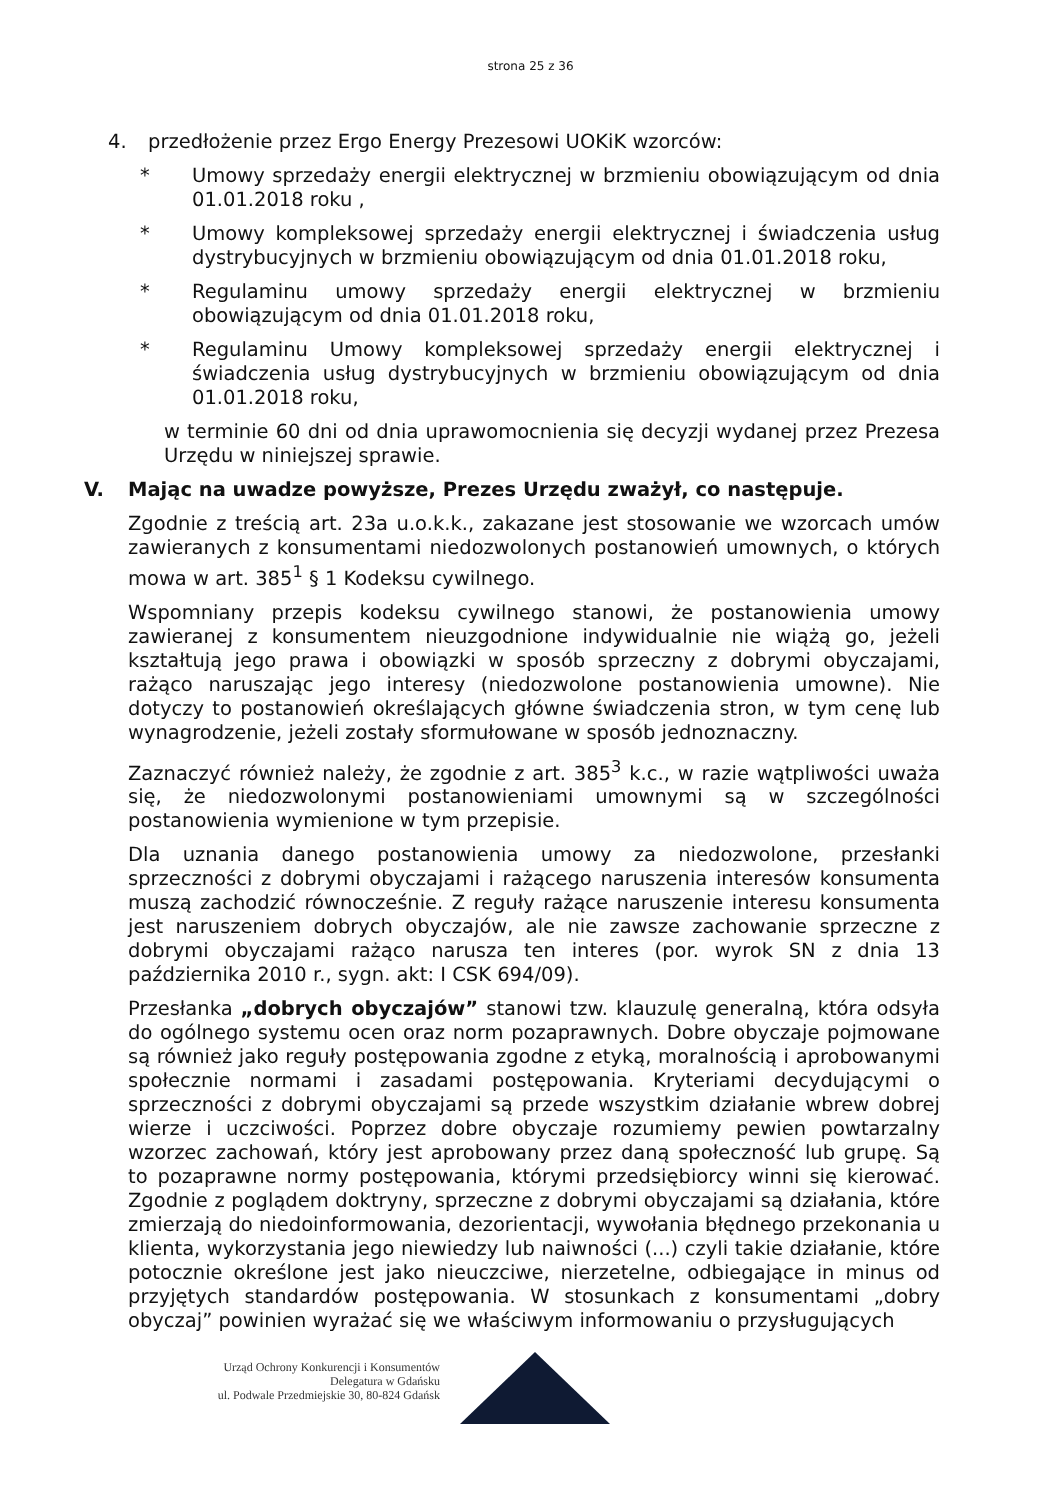strona 25 z 36
4. przedłożenie przez Ergo Energy Prezesowi UOKiK wzorców:
* Umowy sprzedaży energii elektrycznej w brzmieniu obowiązującym od dnia 01.01.2018 roku ,
* Umowy kompleksowej sprzedaży energii elektrycznej i świadczenia usług dystrybucyjnych w brzmieniu obowiązującym od dnia 01.01.2018 roku,
* Regulaminu umowy sprzedaży energii elektrycznej w brzmieniu obowiązującym od dnia 01.01.2018 roku,
* Regulaminu Umowy kompleksowej sprzedaży energii elektrycznej i świadczenia usług dystrybucyjnych w brzmieniu obowiązującym od dnia 01.01.2018 roku,
w terminie 60 dni od dnia uprawomocnienia się decyzji wydanej przez Prezesa Urzędu w niniejszej sprawie.
V. Mając na uwadze powyższe, Prezes Urzędu zważył, co następuje.
Zgodnie z treścią art. 23a u.o.k.k., zakazane jest stosowanie we wzorcach umów zawieranych z konsumentami niedozwolonych postanowień umownych, o których mowa w art. 385<sup>1</sup> § 1 Kodeksu cywilnego.
Wspomniany przepis kodeksu cywilnego stanowi, że postanowienia umowy zawieranej z konsumentem nieuzgodnione indywidualnie nie wiążą go, jeżeli kształtują jego prawa i obowiązki w sposób sprzeczny z dobrymi obyczajami, rażąco naruszając jego interesy (niedozwolone postanowienia umowne). Nie dotyczy to postanowień określających główne świadczenia stron, w tym cenę lub wynagrodzenie, jeżeli zostały sformułowane w sposób jednoznaczny.
Zaznaczyć również należy, że zgodnie z art. 385<sup>3</sup> k.c., w razie wątpliwości uważa się, że niedozwolonymi postanowieniami umownymi są w szczególności postanowienia wymienione w tym przepisie.
Dla uznania danego postanowienia umowy za niedozwolone, przesłanki sprzeczności z dobrymi obyczajami i rażącego naruszenia interesów konsumenta muszą zachodzić równocześnie. Z reguły rażące naruszenie interesu konsumenta jest naruszeniem dobrych obyczajów, ale nie zawsze zachowanie sprzeczne z dobrymi obyczajami rażąco narusza ten interes (por. wyrok SN z dnia 13 października 2010 r., sygn. akt: I CSK 694/09).
Przesłanka „dobrych obyczajów” stanowi tzw. klauzulę generalną, która odsyła do ogólnego systemu ocen oraz norm pozaprawnych. Dobre obyczaje pojmowane są również jako reguły postępowania zgodne z etyką, moralnością i aprobowanymi społecznie normami i zasadami postępowania. Kryteriami decydującymi o sprzeczności z dobrymi obyczajami są przede wszystkim działanie wbrew dobrej wierze i uczciwości. Poprzez dobre obyczaje rozumiemy pewien powtarzalny wzorzec zachowań, który jest aprobowany przez daną społeczność lub grupę. Są to pozaprawne normy postępowania, którymi przedsiębiorcy winni się kierować. Zgodnie z poglądem doktryny, sprzeczne z dobrymi obyczajami są działania, które zmierzają do niedoinformowania, dezorientacji, wywołania błędnego przekonania u klienta, wykorzystania jego niewiedzy lub naiwności (...) czyli takie działanie, które potocznie określone jest jako nieuczciwe, nierzetelne, odbiegające in minus od przyjętych standardów postępowania. W stosunkach z konsumentami „dobry obyczaj” powinien wyrażać się we właściwym informowaniu o przysługujących
Urząd Ochrony Konkurencji i Konsumentów
Delegatura w Gdańsku
ul. Podwale Przedmiejskie 30, 80-824 Gdańsk